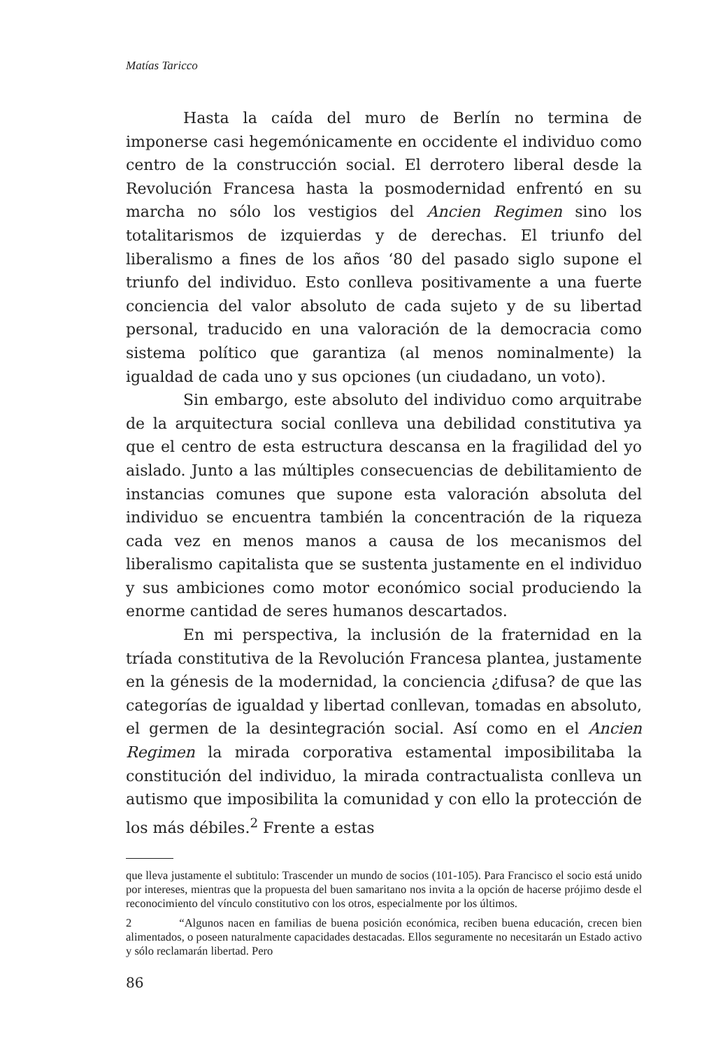Matías Taricco
Hasta la caída del muro de Berlín no termina de imponerse casi hegemónicamente en occidente el individuo como centro de la construcción social. El derrotero liberal desde la Revolución Francesa hasta la posmodernidad enfrentó en su marcha no sólo los vestigios del Ancien Regimen sino los totalitarismos de izquierdas y de derechas. El triunfo del liberalismo a fines de los años ‘80 del pasado siglo supone el triunfo del individuo. Esto conlleva positivamente a una fuerte conciencia del valor absoluto de cada sujeto y de su libertad personal, traducido en una valoración de la democracia como sistema político que garantiza (al menos nominalmente) la igualdad de cada uno y sus opciones (un ciudadano, un voto).
Sin embargo, este absoluto del individuo como arquitrabe de la arquitectura social conlleva una debilidad constitutiva ya que el centro de esta estructura descansa en la fragilidad del yo aislado. Junto a las múltiples consecuencias de debilitamiento de instancias comunes que supone esta valoración absoluta del individuo se encuentra también la concentración de la riqueza cada vez en menos manos a causa de los mecanismos del liberalismo capitalista que se sustenta justamente en el individuo y sus ambiciones como motor económico social produciendo la enorme cantidad de seres humanos descartados.
En mi perspectiva, la inclusión de la fraternidad en la tríada constitutiva de la Revolución Francesa plantea, justamente en la génesis de la modernidad, la conciencia ¿difusa? de que las categorías de igualdad y libertad conllevan, tomadas en absoluto, el germen de la desintegración social. Así como en el Ancien Regimen la mirada corporativa estamental imposibilitaba la constitución del individuo, la mirada contractualista conlleva un autismo que imposibilita la comunidad y con ello la protección de los más débiles.<sup>2</sup> Frente a estas
que lleva justamente el subtitulo: Trascender un mundo de socios (101-105). Para Francisco el socio está unido por intereses, mientras que la propuesta del buen samaritano nos invita a la opción de hacerse prójimo desde el reconocimiento del vínculo constitutivo con los otros, especialmente por los últimos.
2 “Algunos nacen en familias de buena posición económica, reciben buena educación, crecen bien alimentados, o poseen naturalmente capacidades destacadas. Ellos seguramente no necesitarán un Estado activo y sólo reclamarán libertad. Pero
86